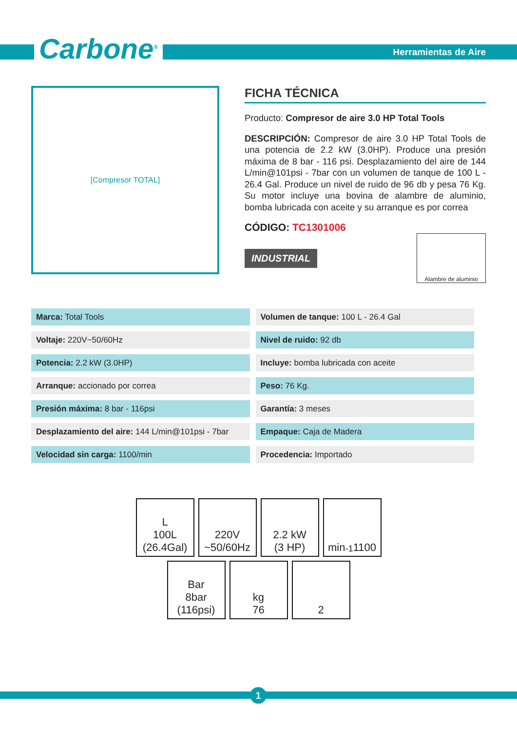Carbone<sup>®</sup> Herramientas de Aire
[Compresor TOTAL]
FICHA TÉCNICA
Producto: Compresor de aire 3.0 HP Total Tools
DESCRIPCIÓN: Compresor de aire 3.0 HP Total Tools de una potencia de 2.2 kW (3.0HP). Produce una presión máxima de 8 bar - 116 psi. Desplazamiento del aire de 144 L/min@101psi - 7bar con un volumen de tanque de 100 L - 26.4 Gal. Produce un nivel de ruido de 96 db y pesa 76 Kg. Su motor incluye una bovina de alambre de aluminio, bomba lubricada con aceite y su arranque es por correa
CÓDIGO: TC1301006
INDUSTRIAL
Alambre de aluminio
| Marca: Total Tools | Volumen de tanque: 100 L - 26.4 Gal |
| Voltaje: 220V~50/60Hz | Nivel de ruido: 92 db |
| Potencia: 2.2 kW (3.0HP) | Incluye: bomba lubricada con aceite |
| Arranque: accionado por correa | Peso: 76 Kg. |
| Presión máxima: 8 bar - 116psi | Garantía: 3 meses |
| Desplazamiento del aire: 144 L/min@101psi - 7bar | Empaque: Caja de Madera |
| Velocidad sin carga: 1100/min | Procedencia: Importado |
L
100L
(26.4Gal)
220V
~50/60Hz
2.2 kW
(3 HP)
min<sup>-1</sup>
1100
Bar
8bar
(116psi)
kg
76
2
1